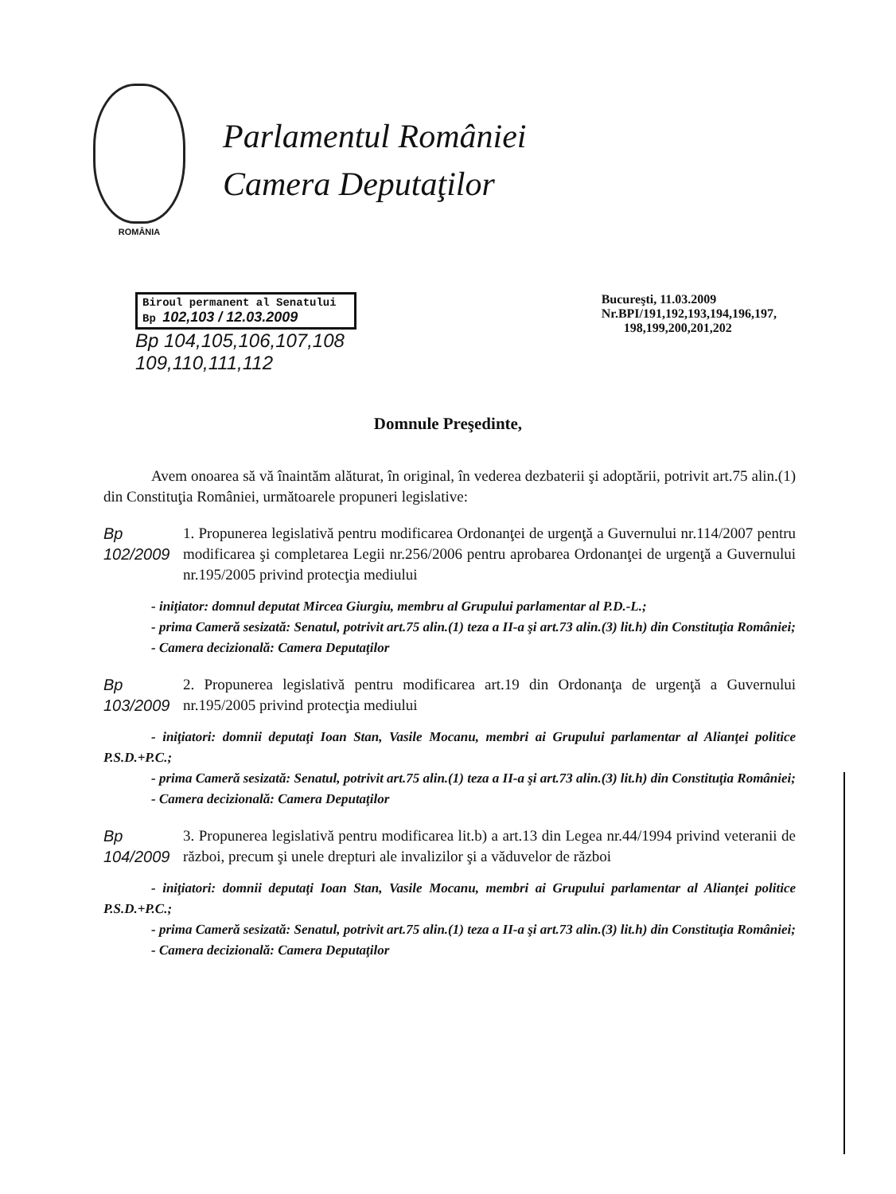ROMÂNIA
Parlamentul României
Camera Deputaţilor
Biroul permanent al Senatului
Bp 102,103 / 12.03.2009
Bp 104,105,106,107,108
109,110,111,112
Bucureşti, 11.03.2009
Nr.BPI/191,192,193,194,196,197,
198,199,200,201,202
Domnule Preşedinte,
Avem onoarea să vă înaintăm alăturat, în original, în vederea dezbaterii şi adoptării, potrivit art.75 alin.(1) din Constituţia României, următoarele propuneri legislative:
Bp 102/2009
1. Propunerea legislativă pentru modificarea Ordonanţei de urgenţă a Guvernului nr.114/2007 pentru modificarea şi completarea Legii nr.256/2006 pentru aprobarea Ordonanţei de urgenţă a Guvernului nr.195/2005 privind protecţia mediului
- iniţiator: domnul deputat Mircea Giurgiu, membru al Grupului parlamentar al P.D.-L.;
- prima Cameră sesizată: Senatul, potrivit art.75 alin.(1) teza a II-a şi art.73 alin.(3) lit.h) din Constituţia României;
- Camera decizională: Camera Deputaţilor
Bp 103/2009
2. Propunerea legislativă pentru modificarea art.19 din Ordonanţa de urgenţă a Guvernului nr.195/2005 privind protecţia mediului
- iniţiatori: domnii deputaţi Ioan Stan, Vasile Mocanu, membri ai Grupului parlamentar al Alianţei politice P.S.D.+P.C.;
- prima Cameră sesizată: Senatul, potrivit art.75 alin.(1) teza a II-a şi art.73 alin.(3) lit.h) din Constituţia României;
- Camera decizională: Camera Deputaţilor
Bp 104/2009
3. Propunerea legislativă pentru modificarea lit.b) a art.13 din Legea nr.44/1994 privind veteranii de război, precum şi unele drepturi ale invalizilor şi a văduvelor de război
- iniţiatori: domnii deputaţi Ioan Stan, Vasile Mocanu, membri ai Grupului parlamentar al Alianţei politice P.S.D.+P.C.;
- prima Cameră sesizată: Senatul, potrivit art.75 alin.(1) teza a II-a şi art.73 alin.(3) lit.h) din Constituţia României;
- Camera decizională: Camera Deputaţilor